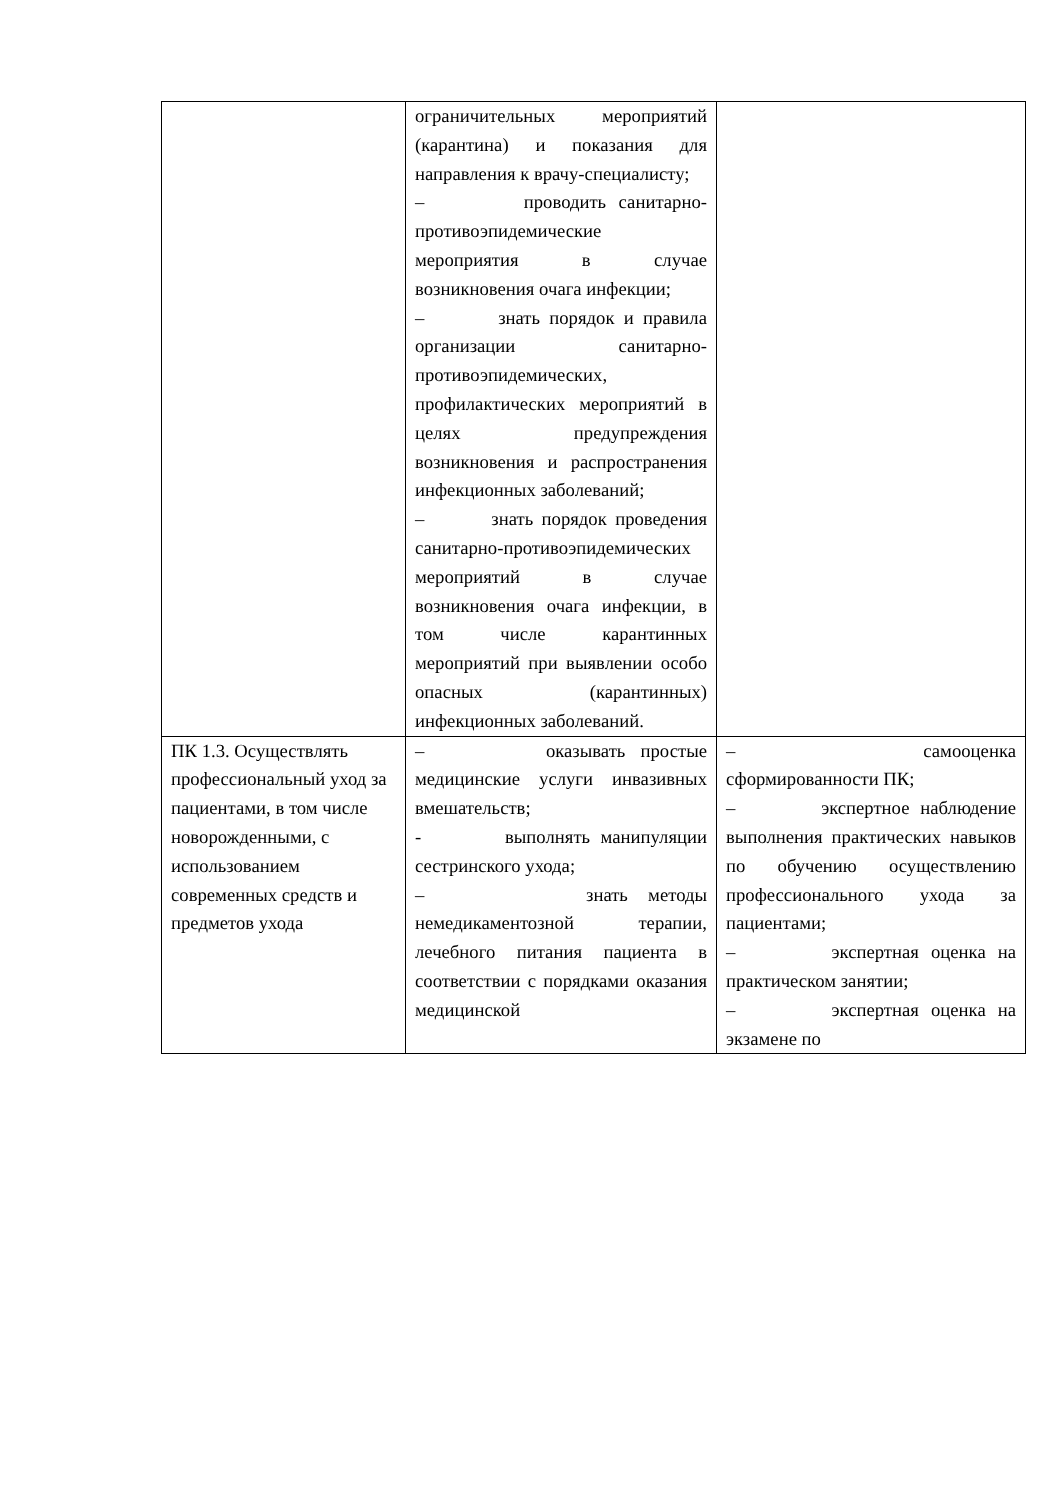| | ограничительных мероприятий (карантина) и показания для направления к врачу-специалисту; – проводить санитарно-противоэпидемические мероприятия в случае возникновения очага инфекции; – знать порядок и правила организации санитарно-противоэпидемических, профилактических мероприятий в целях предупреждения возникновения и распространения инфекционных заболеваний; – знать порядок проведения санитарно-противоэпидемических мероприятий в случае возникновения очага инфекции, в том числе карантинных мероприятий при выявлении особо опасных (карантинных) инфекционных заболеваний. | |
| ПК 1.3. Осуществлять профессиональный уход за пациентами, в том числе новорожденными, с использованием современных средств и предметов ухода | – оказывать простые медицинские услуги инвазивных вмешательств; - выполнять манипуляции сестринского ухода; – знать методы немедикаментозной терапии, лечебного питания пациента в соответствии с порядками оказания медицинской | – самооценка сформированности ПК; – экспертное наблюдение выполнения практических навыков по обучению осуществлению профессионального ухода за пациентами; – экспертная оценка на практическом занятии; – экспертная оценка на экзамене по |